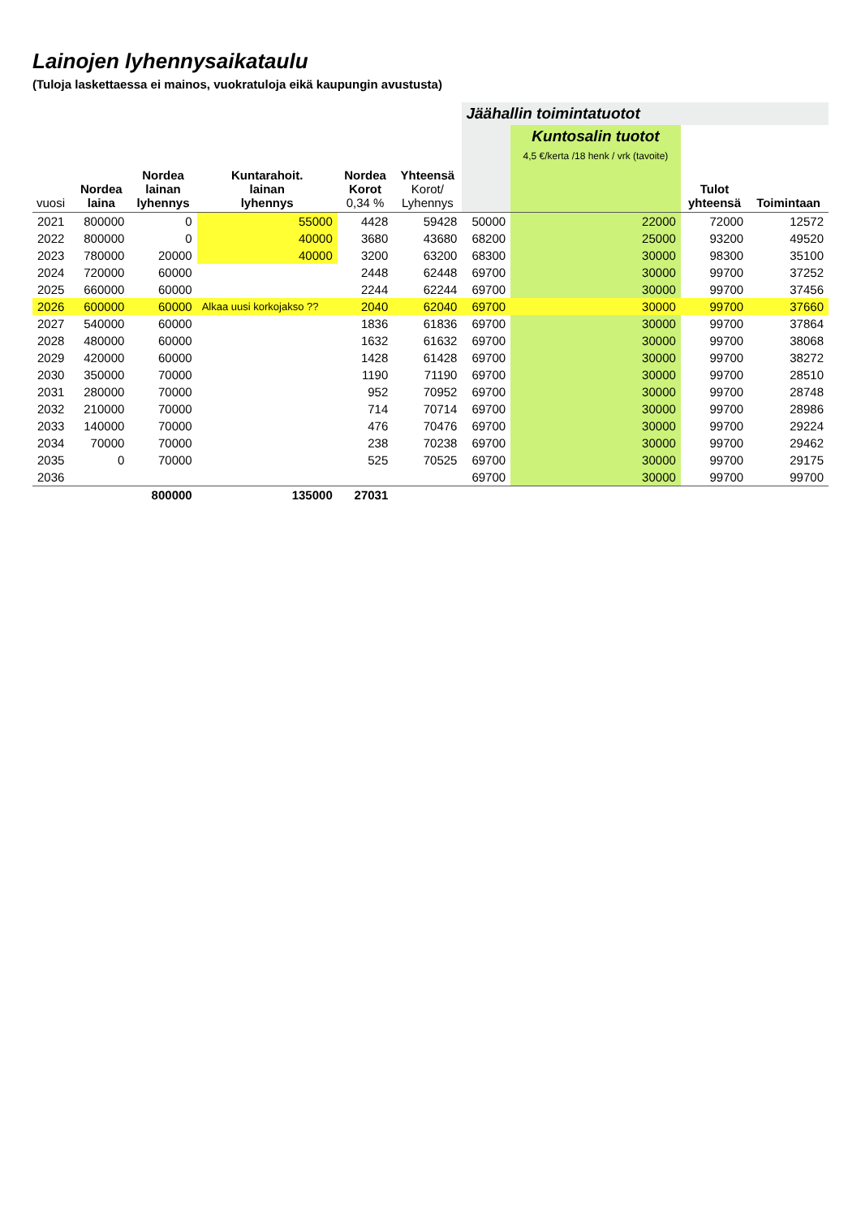Lainojen lyhennysaikataulu
(Tuloja laskettaessa ei mainos, vuokratuloja eikä kaupungin avustusta)
| | | | | | | Jäähallin toimintatuotot | | | |
| --- | --- | --- | --- | --- | --- | --- | --- | --- | --- |
| | | | | | | | Kuntosalin tuotot 4,5 €/kerta /18 henk / vrk (tavoite) | | |
| vuosi | Nordea laina | Nordea lainan lyhennys | Kuntarahoit. lainan lyhennys | Nordea Korot 0,34 % | Yhteensä Korot/ Lyhennys | | | Tulot yhteensä | Toimintaan |
| 2021 | 800000 | 0 | 55000 | 4428 | 59428 | 50000 | 22000 | 72000 | 12572 |
| 2022 | 800000 | 0 | 40000 | 3680 | 43680 | 68200 | 25000 | 93200 | 49520 |
| 2023 | 780000 | 20000 | 40000 | 3200 | 63200 | 68300 | 30000 | 98300 | 35100 |
| 2024 | 720000 | 60000 | | 2448 | 62448 | 69700 | 30000 | 99700 | 37252 |
| 2025 | 660000 | 60000 | | 2244 | 62244 | 69700 | 30000 | 99700 | 37456 |
| 2026 | 600000 | 60000 | Alkaa uusi korkojakso ?? | 2040 | 62040 | 69700 | 30000 | 99700 | 37660 |
| 2027 | 540000 | 60000 | | 1836 | 61836 | 69700 | 30000 | 99700 | 37864 |
| 2028 | 480000 | 60000 | | 1632 | 61632 | 69700 | 30000 | 99700 | 38068 |
| 2029 | 420000 | 60000 | | 1428 | 61428 | 69700 | 30000 | 99700 | 38272 |
| 2030 | 350000 | 70000 | | 1190 | 71190 | 69700 | 30000 | 99700 | 28510 |
| 2031 | 280000 | 70000 | | 952 | 70952 | 69700 | 30000 | 99700 | 28748 |
| 2032 | 210000 | 70000 | | 714 | 70714 | 69700 | 30000 | 99700 | 28986 |
| 2033 | 140000 | 70000 | | 476 | 70476 | 69700 | 30000 | 99700 | 29224 |
| 2034 | 70000 | 70000 | | 238 | 70238 | 69700 | 30000 | 99700 | 29462 |
| 2035 | 0 | 70000 | | 525 | 70525 | 69700 | 30000 | 99700 | 29175 |
| 2036 | | | | | | 69700 | 30000 | 99700 | 99700 |
| | | 800000 | 135000 | 27031 | | | | | |